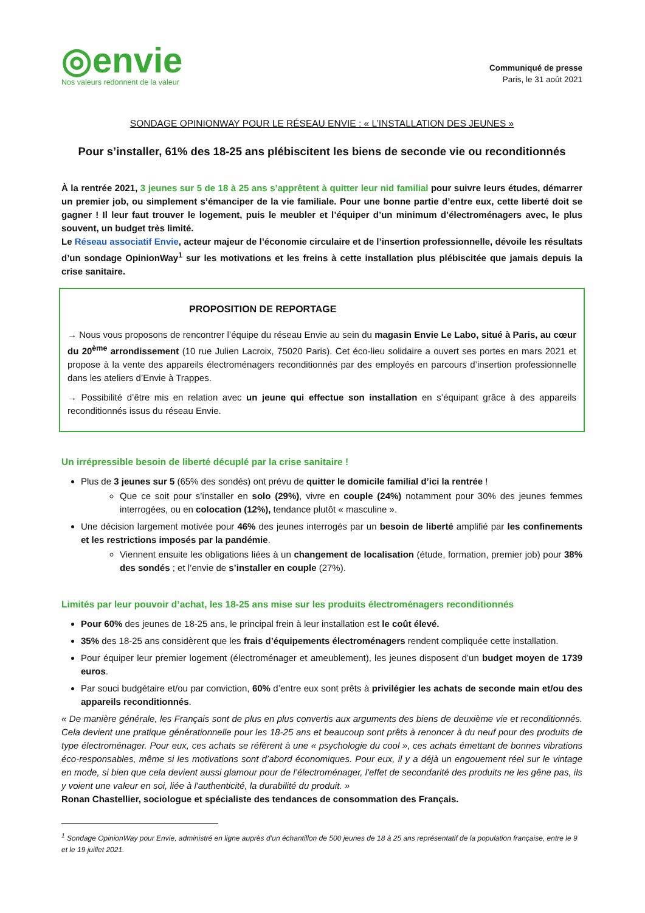◎envie
Nos valeurs redonnent de la valeur
Communiqué de presse
Paris, le 31 août 2021
SONDAGE OPINIONWAY POUR LE RÉSEAU ENVIE : « L’INSTALLATION DES JEUNES »
Pour s’installer, 61% des 18-25 ans plébiscitent les biens de seconde vie ou reconditionnés
À la rentrée 2021, 3 jeunes sur 5 de 18 à 25 ans s’apprêtent à quitter leur nid familial pour suivre leurs études, démarrer un premier job, ou simplement s’émanciper de la vie familiale. Pour une bonne partie d’entre eux, cette liberté doit se gagner ! Il leur faut trouver le logement, puis le meubler et l’équiper d’un minimum d’électroménagers avec, le plus souvent, un budget très limité.
Le Réseau associatif Envie, acteur majeur de l’économie circulaire et de l’insertion professionnelle, dévoile les résultats d’un sondage OpinionWay<sup>1</sup> sur les motivations et les freins à cette installation plus plébiscitée que jamais depuis la crise sanitaire.
PROPOSITION DE REPORTAGE
→ Nous vous proposons de rencontrer l’équipe du réseau Envie au sein du magasin Envie Le Labo, situé à Paris, au cœur du 20<sup>ème</sup> arrondissement (10 rue Julien Lacroix, 75020 Paris). Cet éco-lieu solidaire a ouvert ses portes en mars 2021 et propose à la vente des appareils électroménagers reconditionnés par des employés en parcours d’insertion professionnelle dans les ateliers d’Envie à Trappes.
→ Possibilité d’être mis en relation avec un jeune qui effectue son installation en s’équipant grâce à des appareils reconditionnés issus du réseau Envie.
Un irrépressible besoin de liberté décuplé par la crise sanitaire !
Plus de 3 jeunes sur 5 (65% des sondés) ont prévu de quitter le domicile familial d’ici la rentrée !
Que ce soit pour s’installer en solo (29%), vivre en couple (24%) notamment pour 30% des jeunes femmes interrogées, ou en colocation (12%), tendance plutôt « masculine ».
Une décision largement motivée pour 46% des jeunes interrogés par un besoin de liberté amplifié par les confinements et les restrictions imposés par la pandémie.
Viennent ensuite les obligations liées à un changement de localisation (étude, formation, premier job) pour 38% des sondés ; et l’envie de s’installer en couple (27%).
Limités par leur pouvoir d’achat, les 18-25 ans mise sur les produits électroménagers reconditionnés
Pour 60% des jeunes de 18-25 ans, le principal frein à leur installation est le coût élevé.
35% des 18-25 ans considèrent que les frais d’équipements électroménagers rendent compliquée cette installation.
Pour équiper leur premier logement (électroménager et ameublement), les jeunes disposent d’un budget moyen de 1739 euros.
Par souci budgétaire et/ou par conviction, 60% d’entre eux sont prêts à privilégier les achats de seconde main et/ou des appareils reconditionnés.
« De manière générale, les Français sont de plus en plus convertis aux arguments des biens de deuxième vie et reconditionnés. Cela devient une pratique générationnelle pour les 18-25 ans et beaucoup sont prêts à renoncer à du neuf pour des produits de type électroménager. Pour eux, ces achats se réfèrent à une « psychologie du cool », ces achats émettant de bonnes vibrations éco-responsables, même si les motivations sont d’abord économiques. Pour eux, il y a déjà un engouement réel sur le vintage en mode, si bien que cela devient aussi glamour pour de l’électroménager, l'effet de secondarité des produits ne les gêne pas, ils y voient une valeur en soi, liée à l'authenticité, la durabilité du produit. »
Ronan Chastellier, sociologue et spécialiste des tendances de consommation des Français.
<sup>1</sup> Sondage OpinionWay pour Envie, administré en ligne auprès d’un échantillon de 500 jeunes de 18 à 25 ans représentatif de la population française, entre le 9 et le 19 juillet 2021.